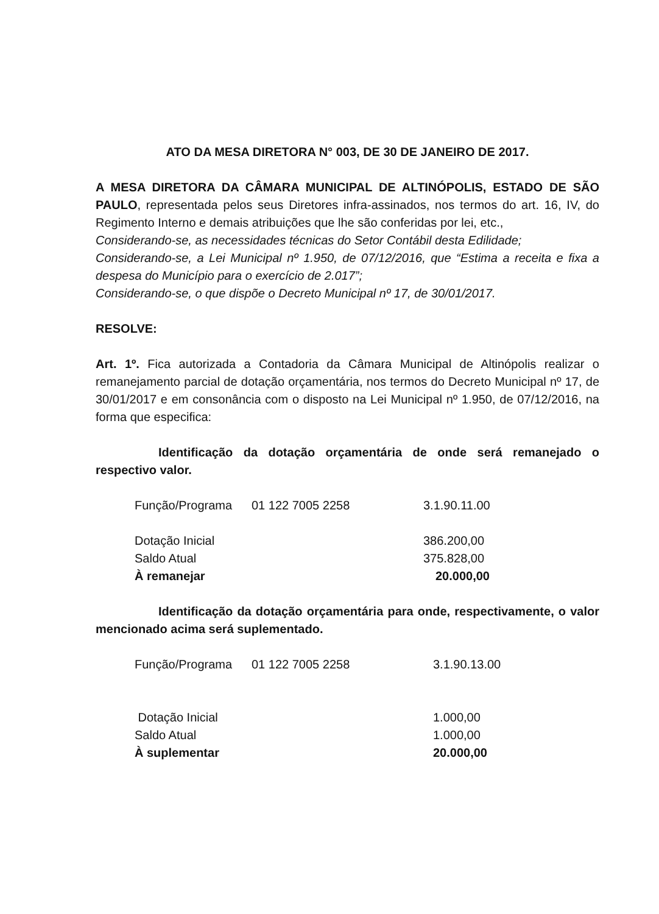ATO DA MESA DIRETORA N° 003, DE 30 DE JANEIRO DE 2017.
A MESA DIRETORA DA CÂMARA MUNICIPAL DE ALTINÓPOLIS, ESTADO DE SÃO PAULO, representada pelos seus Diretores infra-assinados, nos termos do art. 16, IV, do Regimento Interno e demais atribuições que lhe são conferidas por lei, etc.,
Considerando-se, as necessidades técnicas do Setor Contábil desta Edilidade;
Considerando-se, a Lei Municipal nº 1.950, de 07/12/2016, que “Estima a receita e fixa a despesa do Município para o exercício de 2.017”;
Considerando-se, o que dispõe o Decreto Municipal nº 17, de 30/01/2017.
RESOLVE:
Art. 1º. Fica autorizada a Contadoria da Câmara Municipal de Altinópolis realizar o remanejamento parcial de dotação orçamentária, nos termos do Decreto Municipal nº 17, de 30/01/2017 e em consonância com o disposto na Lei Municipal nº 1.950, de 07/12/2016, na forma que especifica:
Identificação da dotação orçamentária de onde será remanejado o respectivo valor.
| Função/Programa | 01 122 7005 2258 | 3.1.90.11.00 |
| Dotação Inicial | | 386.200,00 |
| Saldo Atual | | 375.828,00 |
| À remanejar | | 20.000,00 |
Identificação da dotação orçamentária para onde, respectivamente, o valor mencionado acima será suplementado.
| Função/Programa | 01 122 7005 2258 | 3.1.90.13.00 |
| Dotação Inicial | | 1.000,00 |
| Saldo Atual | | 1.000,00 |
| À suplementar | | 20.000,00 |